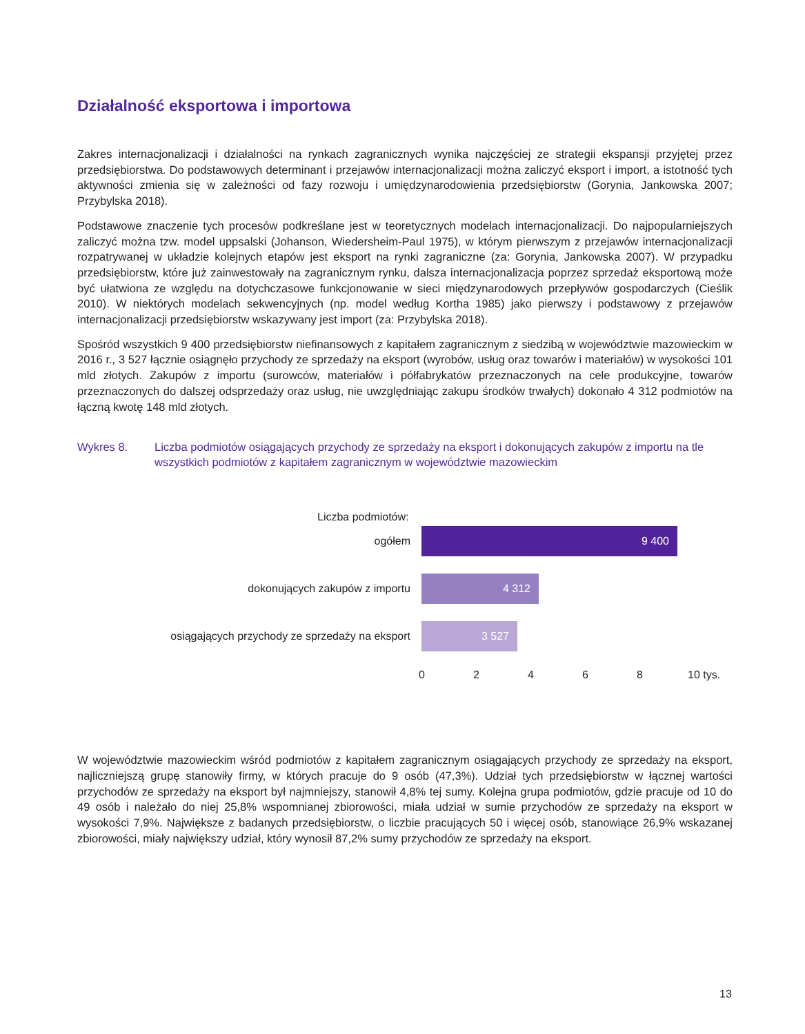Działalność eksportowa i importowa
Zakres internacjonalizacji i działalności na rynkach zagranicznych wynika najczęściej ze strategii ekspansji przyjętej przez przedsiębiorstwa. Do podstawowych determinant i przejawów internacjonalizacji można zaliczyć eksport i import, a istotność tych aktywności zmienia się w zależności od fazy rozwoju i umiędzynarodowienia przedsiębiorstw (Gorynia, Jankowska 2007; Przybylska 2018).
Podstawowe znaczenie tych procesów podkreślane jest w teoretycznych modelach internacjonalizacji. Do najpopularniejszych zaliczyć można tzw. model uppsalski (Johanson, Wiedersheim-Paul 1975), w którym pierwszym z przejawów internacjonalizacji rozpatrywanej w układzie kolejnych etapów jest eksport na rynki zagraniczne (za: Gorynia, Jankowska 2007). W przypadku przedsiębiorstw, które już zainwestowały na zagranicznym rynku, dalsza internacjonalizacja poprzez sprzedaż eksportową może być ułatwiona ze względu na dotychczasowe funkcjonowanie w sieci międzynarodowych przepływów gospodarczych (Cieślik 2010). W niektórych modelach sekwencyjnych (np. model według Kortha 1985) jako pierwszy i podstawowy z przejawów internacjonalizacji przedsiębiorstw wskazywany jest import (za: Przybylska 2018).
Spośród wszystkich 9 400 przedsiębiorstw niefinansowych z kapitałem zagranicznym z siedzibą w województwie mazowieckim w 2016 r., 3 527 łącznie osiągnęło przychody ze sprzedaży na eksport (wyrobów, usług oraz towarów i materiałów) w wysokości 101 mld złotych. Zakupów z importu (surowców, materiałów i półfabrykatów przeznaczonych na cele produkcyjne, towarów przeznaczonych do dalszej odsprzedaży oraz usług, nie uwzględniając zakupu środków trwałych) dokonało 4 312 podmiotów na łączną kwotę 148 mld złotych.
Wykres 8. Liczba podmiotów osiągających przychody ze sprzedaży na eksport i dokonujących zakupów z importu na tle wszystkich podmiotów z kapitałem zagranicznym w województwie mazowieckim
Liczba podmiotów:
ogółem
9 400
dokonujących zakupów z importu
4 312
osiągających przychody ze sprzedaży na eksport
3 527
0 2 4 6 8 10 tys.
W województwie mazowieckim wśród podmiotów z kapitałem zagranicznym osiągających przychody ze sprzedaży na eksport, najliczniejszą grupę stanowiły firmy, w których pracuje do 9 osób (47,3%). Udział tych przedsiębiorstw w łącznej wartości przychodów ze sprzedaży na eksport był najmniejszy, stanowił 4,8% tej sumy. Kolejna grupa podmiotów, gdzie pracuje od 10 do 49 osób i należało do niej 25,8% wspomnianej zbiorowości, miała udział w sumie przychodów ze sprzedaży na eksport w wysokości 7,9%. Największe z badanych przedsiębiorstw, o liczbie pracujących 50 i więcej osób, stanowiące 26,9% wskazanej zbiorowości, miały największy udział, który wynosił 87,2% sumy przychodów ze sprzedaży na eksport.
13